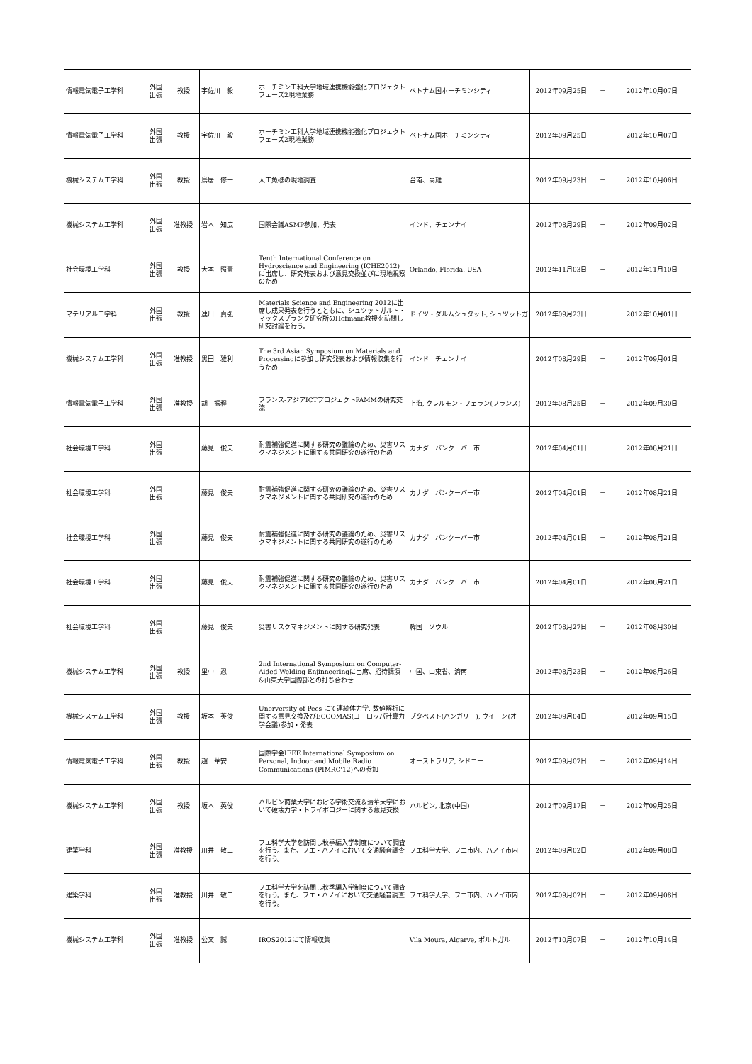| 情報電気電子工学科 | 外国 出張 | 教授 | 宇佐川 毅 | ホーチミン工科大学地域連携機能強化プロジェクトフェーズ2現地業務 | ベトナム国ホーチミンシティ | 2012年09月25日 | － | 2012年10月07日 |
| 情報電気電子工学科 | 外国 出張 | 教授 | 宇佐川 毅 | ホーチミン工科大学地域連携機能強化プロジェクトフェーズ2現地業務 | ベトナム国ホーチミンシティ | 2012年09月25日 | － | 2012年10月07日 |
| 機械システム工学科 | 外国 出張 | 教授 | 鳥居 修一 | 人工魚礁の現地調査 | 台南、高雄 | 2012年09月23日 | － | 2012年10月06日 |
| 機械システム工学科 | 外国 出張 | 准教授 | 岩本 知広 | 国際会議ASMP参加、発表 | インド、チェンナイ | 2012年08月29日 | － | 2012年09月02日 |
| 社会環境工学科 | 外国 出張 | 教授 | 大本 照憲 | Tenth International Conference on Hydroscience and Engineering (ICHE2012) に出席し、研究発表および意見交換並びに現地視察のため | Orlando, Florida. USA | 2012年11月03日 | － | 2012年11月10日 |
| マテリアル工学科 | 外国 出張 | 教授 | 連川 貞弘 | Materials Science and Engineering 2012に出席し成果発表を行うとともに、シュツットガルト・マックスプランク研究所のHofmann教授を訪問し研究討論を行う。 | ドイツ・ダルムシュタット, シュツットガ | 2012年09月23日 | － | 2012年10月01日 |
| 機械システム工学科 | 外国 出張 | 准教授 | 黒田 雅利 | The 3rd Asian Symposium on Materials and Processingに参加し研究発表および情報収集を行うため | インド チェンナイ | 2012年08月29日 | － | 2012年09月01日 |
| 情報電気電子工学科 | 外国 出張 | 准教授 | 胡 振程 | フランス-アジアICTプロジェクトPAMMの研究交流 | 上海, クレルモン・フェラン(フランス) | 2012年08月25日 | － | 2012年09月30日 |
| 社会環境工学科 | 外国 出張 | | 藤見 俊夫 | 耐震補強促進に関する研究の議論のため、災害リスクマネジメントに関する共同研究の遂行のため | カナダ バンクーバー市 | 2012年04月01日 | － | 2012年08月21日 |
| 社会環境工学科 | 外国 出張 | | 藤見 俊夫 | 耐震補強促進に関する研究の議論のため、災害リスクマネジメントに関する共同研究の遂行のため | カナダ バンクーバー市 | 2012年04月01日 | － | 2012年08月21日 |
| 社会環境工学科 | 外国 出張 | | 藤見 俊夫 | 耐震補強促進に関する研究の議論のため、災害リスクマネジメントに関する共同研究の遂行のため | カナダ バンクーバー市 | 2012年04月01日 | － | 2012年08月21日 |
| 社会環境工学科 | 外国 出張 | | 藤見 俊夫 | 耐震補強促進に関する研究の議論のため、災害リスクマネジメントに関する共同研究の遂行のため | カナダ バンクーバー市 | 2012年04月01日 | － | 2012年08月21日 |
| 社会環境工学科 | 外国 出張 | | 藤見 俊夫 | 災害リスクマネジメントに関する研究発表 | 韓国 ソウル | 2012年08月27日 | － | 2012年08月30日 |
| 機械システム工学科 | 外国 出張 | 教授 | 里中 忍 | 2nd International Symposium on Computer-Aided Welding Enjinneeringに出席、招待講演&山東大学国際部との打ち合わせ | 中国、山東省、済南 | 2012年08月23日 | － | 2012年08月26日 |
| 機械システム工学科 | 外国 出張 | 教授 | 坂本 英俊 | Unerversity of Pecs にて連続体力学, 数値解析に関する意見交換及びECCOMAS(ヨーロッパ計算力学会議)参加・発表 | ブタペスト(ハンガリー), ウイーン(オ | 2012年09月04日 | － | 2012年09月15日 |
| 情報電気電子工学科 | 外国 出張 | 教授 | 趙 華安 | 国際学会IEEE International Symposium on Personal, Indoor and Mobile Radio Communications (PIMRC'12)への参加 | オーストラリア, シドニー | 2012年09月07日 | － | 2012年09月14日 |
| 機械システム工学科 | 外国 出張 | 教授 | 坂本 英俊 | ハルビン商業大学における学術交流＆清華大学において破壊力学・トライボロジーに関する意見交換 | ハルビン, 北京(中国) | 2012年09月17日 | － | 2012年09月25日 |
| 建築学科 | 外国 出張 | 准教授 | 川井 敬二 | フエ科学大学を訪問し秋季編入学制度について調査を行う。また、フエ・ハノイにおいて交通騒音調査を行う。 | フエ科学大学、フエ市内、ハノイ市内 | 2012年09月02日 | － | 2012年09月08日 |
| 建築学科 | 外国 出張 | 准教授 | 川井 敬二 | フエ科学大学を訪問し秋季編入学制度について調査を行う。また、フエ・ハノイにおいて交通騒音調査を行う。 | フエ科学大学、フエ市内、ハノイ市内 | 2012年09月02日 | － | 2012年09月08日 |
| 機械システム工学科 | 外国 出張 | 准教授 | 公文 誠 | IROS2012にて情報収集 | Vila Moura, Algarve, ポルトガル | 2012年10月07日 | － | 2012年10月14日 |